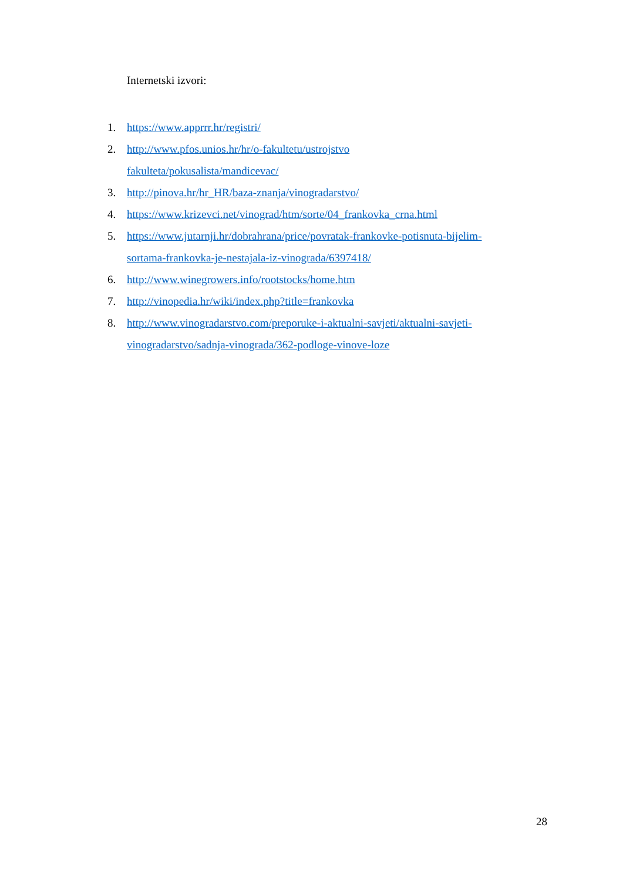Internetski izvori:
1. https://www.apprrr.hr/registri/
2. http://www.pfos.unios.hr/hr/o-fakultetu/ustrojstvo
fakulteta/pokusalista/mandicevac/
3. http://pinova.hr/hr_HR/baza-znanja/vinogradarstvo/
4. https://www.krizevci.net/vinograd/htm/sorte/04_frankovka_crna.html
5. https://www.jutarnji.hr/dobrahrana/price/povratak-frankovke-potisnuta-bijelim-
sortama-frankovka-je-nestajala-iz-vinograda/6397418/
6. http://www.winegrowers.info/rootstocks/home.htm
7. http://vinopedia.hr/wiki/index.php?title=frankovka
8. http://www.vinogradarstvo.com/preporuke-i-aktualni-savjeti/aktualni-savjeti-
vinogradarstvo/sadnja-vinograda/362-podloge-vinove-loze
28